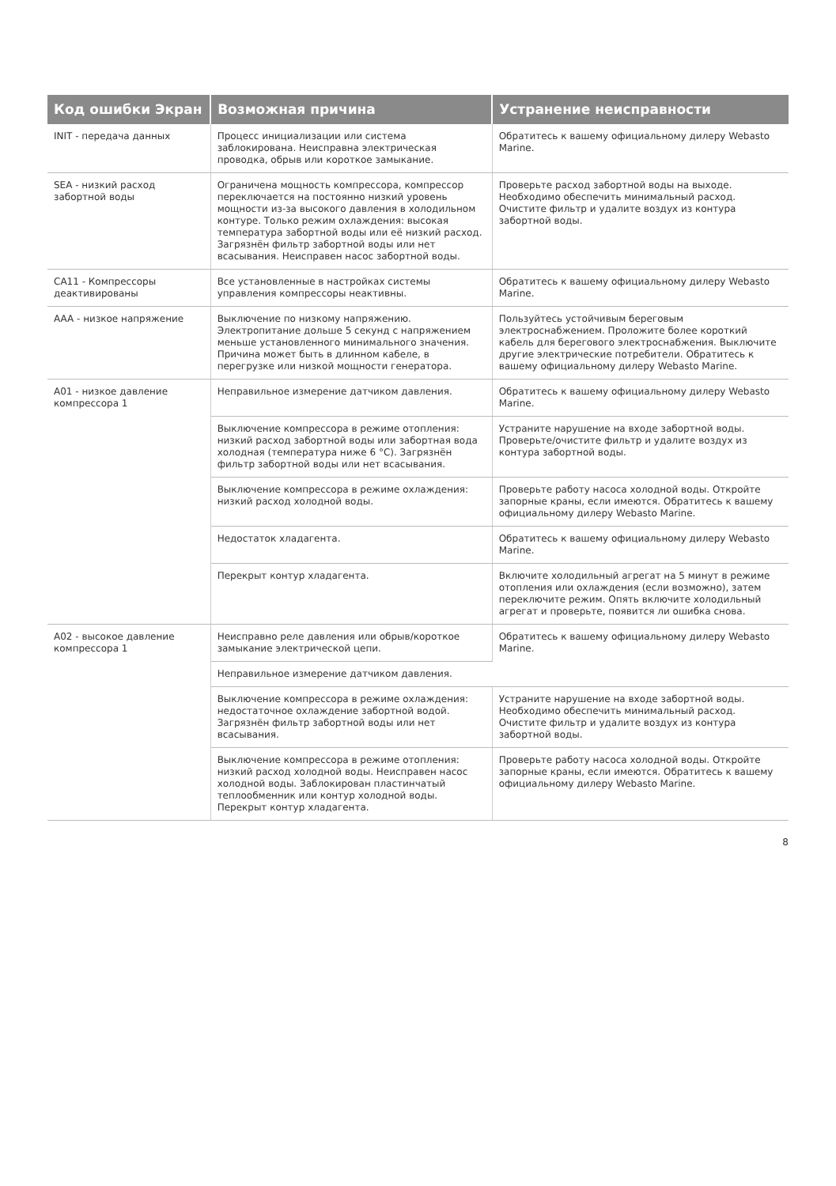| Код ошибки Экран | Возможная причина | Устранение неисправности |
| --- | --- | --- |
| INIT - передача данных | Процесс инициализации или система заблокирована. Неисправна электрическая проводка, обрыв или короткое замыкание. | Обратитесь к вашему официальному дилеру Webasto Marine. |
| SEA - низкий расход забортной воды | Ограничена мощность компрессора, компрессор переключается на постоянно низкий уровень мощности из-за высокого давления в холодильном контуре. Только режим охлаждения: высокая температура забортной воды или её низкий расход. Загрязнён фильтр забортной воды или нет всасывания. Неисправен насос забортной воды. | Проверьте расход забортной воды на выходе. Необходимо обеспечить минимальный расход. Очистите фильтр и удалите воздух из контура забортной воды. |
| CA11 - Компрессоры деактивированы | Все установленные в настройках системы управления компрессоры неактивны. | Обратитесь к вашему официальному дилеру Webasto Marine. |
| AAA - низкое напряжение | Выключение по низкому напряжению. Электропитание дольше 5 секунд с напряжением меньше установленного минимального значения. Причина может быть в длинном кабеле, в перегрузке или низкой мощности генератора. | Пользуйтесь устойчивым береговым электроснабжением. Проложите более короткий кабель для берегового электроснабжения. Выключите другие электрические потребители. Обратитесь к вашему официальному дилеру Webasto Marine. |
| A01 - низкое давление компрессора 1 | Неправильное измерение датчиком давления. | Обратитесь к вашему официальному дилеру Webasto Marine. |
| | Выключение компрессора в режиме отопления: низкий расход забортной воды или забортная вода холодная (температура ниже 6 °C). Загрязнён фильтр забортной воды или нет всасывания. | Устраните нарушение на входе забортной воды. Проверьте/очистите фильтр и удалите воздух из контура забортной воды. |
| | Выключение компрессора в режиме охлаждения: низкий расход холодной воды. | Проверьте работу насоса холодной воды. Откройте запорные краны, если имеются. Обратитесь к вашему официальному дилеру Webasto Marine. |
| | Недостаток хладагента. | Обратитесь к вашему официальному дилеру Webasto Marine. |
| | Перекрыт контур хладагента. | Включите холодильный агрегат на 5 минут в режиме отопления или охлаждения (если возможно), затем переключите режим. Опять включите холодильный агрегат и проверьте, появится ли ошибка снова. |
| A02 - высокое давление компрессора 1 | Неисправно реле давления или обрыв/короткое замыкание электрической цепи. | Обратитесь к вашему официальному дилеру Webasto Marine. |
| | Неправильное измерение датчиком давления. | |
| | Выключение компрессора в режиме охлаждения: недостаточное охлаждение забортной водой. Загрязнён фильтр забортной воды или нет всасывания. | Устраните нарушение на входе забортной воды. Необходимо обеспечить минимальный расход. Очистите фильтр и удалите воздух из контура забортной воды. |
| | Выключение компрессора в режиме отопления: низкий расход холодной воды. Неисправен насос холодной воды. Заблокирован пластинчатый теплообменник или контур холодной воды. Перекрыт контур хладагента. | Проверьте работу насоса холодной воды. Откройте запорные краны, если имеются. Обратитесь к вашему официальному дилеру Webasto Marine. |
8